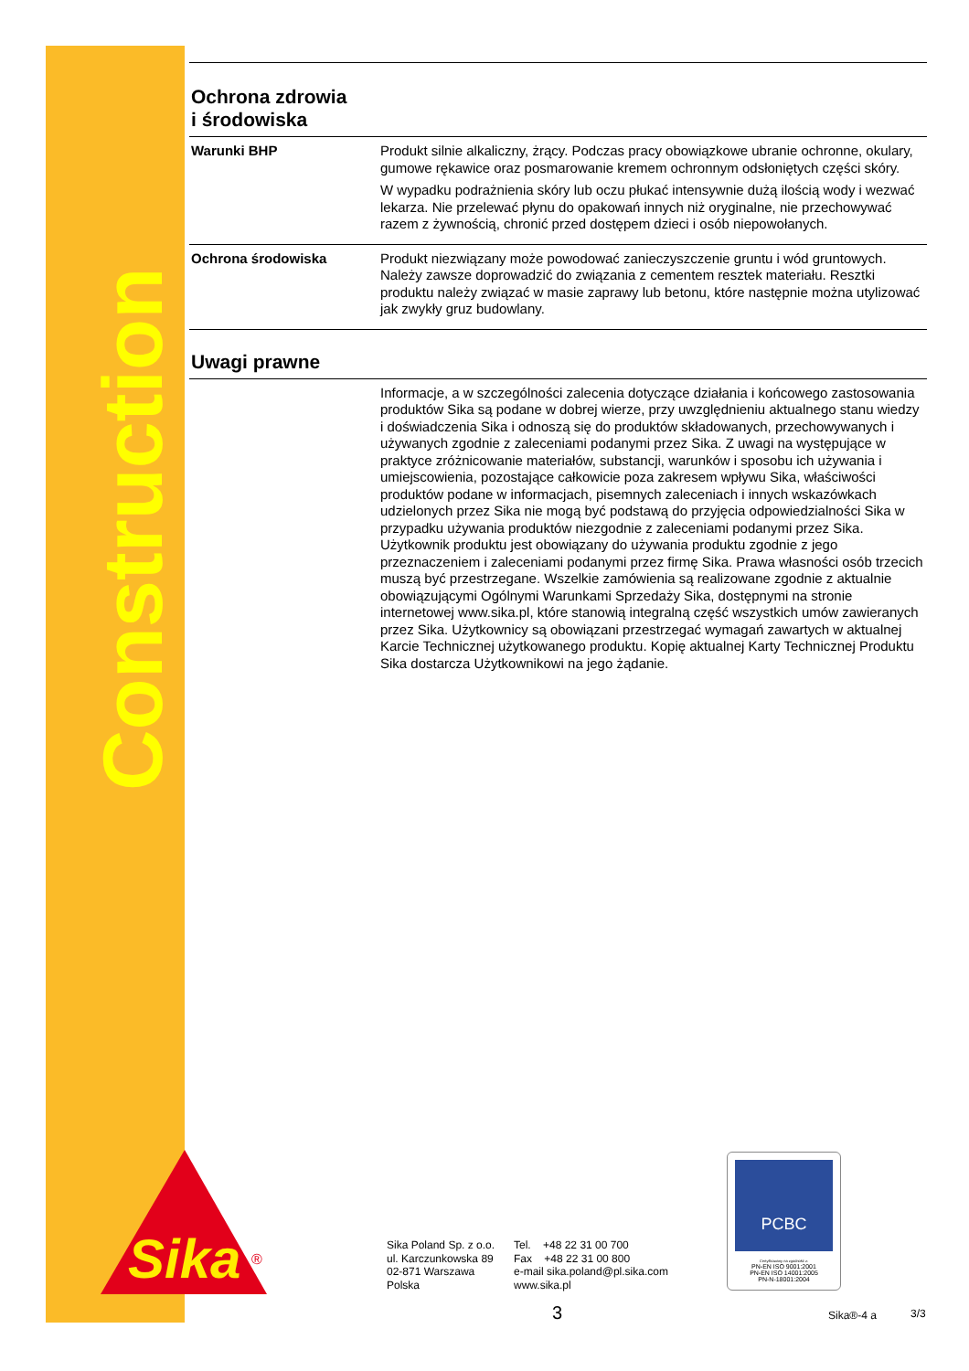Construction
Sika
®
Ochrona zdrowia
i środowiska
Warunki BHP Produkt silnie alkaliczny, żrący. Podczas pracy obowiązkowe ubranie ochronne, okulary, gumowe rękawice oraz posmarowanie kremem ochronnym odsłoniętych części skóry.
W wypadku podrażnienia skóry lub oczu płukać intensywnie dużą ilością wody i wezwać lekarza. Nie przelewać płynu do opakowań innych niż oryginalne, nie przechowywać razem z żywnością, chronić przed dostępem dzieci i osób niepowołanych.
Ochrona środowiska Produkt niezwiązany może powodować zanieczyszczenie gruntu i wód gruntowych. Należy zawsze doprowadzić do związania z cementem resztek materiału. Resztki produktu należy związać w masie zaprawy lub betonu, które następnie można utylizować jak zwykły gruz budowlany.
Uwagi prawne
Informacje, a w szczególności zalecenia dotyczące działania i końcowego zastosowania produktów Sika są podane w dobrej wierze, przy uwzględnieniu aktualnego stanu wiedzy i doświadczenia Sika i odnoszą się do produktów składowanych, przechowywanych i używanych zgodnie z zaleceniami podanymi przez Sika. Z uwagi na występujące w praktyce zróżnicowanie materiałów, substancji, warunków i sposobu ich używania i umiejscowienia, pozostające całkowicie poza zakresem wpływu Sika, właściwości produktów podane w informacjach, pisemnych zaleceniach i innych wskazówkach udzielonych przez Sika nie mogą być podstawą do przyjęcia odpowiedzialności Sika w przypadku używania produktów niezgodnie z zaleceniami podanymi przez Sika. Użytkownik produktu jest obowiązany do używania produktu zgodnie z jego przeznaczeniem i zaleceniami podanymi przez firmę Sika. Prawa własności osób trzecich muszą być przestrzegane. Wszelkie zamówienia są realizowane zgodnie z aktualnie obowiązującymi Ogólnymi Warunkami Sprzedaży Sika, dostępnymi na stronie internetowej www.sika.pl, które stanowią integralną część wszystkich umów zawieranych przez Sika. Użytkownicy są obowiązani przestrzegać wymagań zawartych w aktualnej Karcie Technicznej użytkowanego produktu. Kopię aktualnej Karty Technicznej Produktu Sika dostarcza Użytkownikowi na jego żądanie.
Sika Poland Sp. z o.o.
ul. Karczunkowska 89
02-871 Warszawa
Polska
Tel. +48 22 31 00 700
Fax +48 22 31 00 800
e-mail sika.poland@pl.sika.com
www.sika.pl
PCBC
Certyfikowany na zgodność z:
PN-EN ISO 9001:2001
PN-EN ISO 14001:2005
PN-N-18001:2004
3 Sika®-4 a 3/3